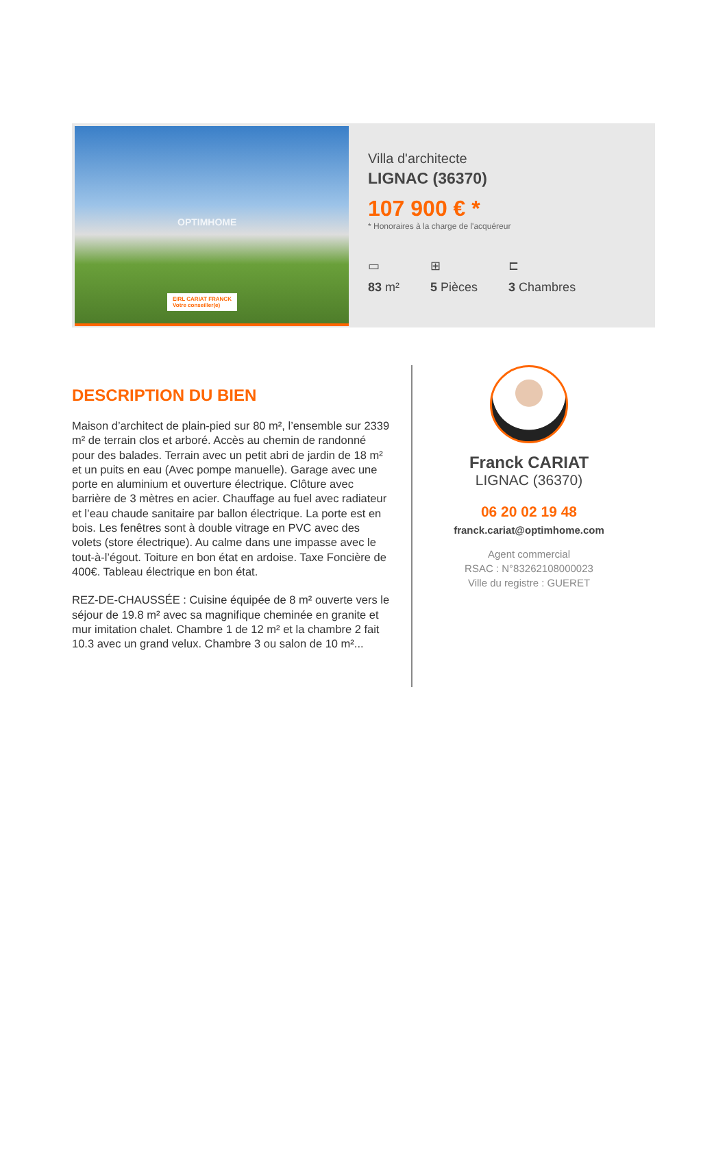OPTIMHOME
EIRL CARIAT FRANCK
Votre conseiller(e)
Villa d'architecte
LIGNAC (36370)
107 900 € *
* Honoraires à la charge de l'acquéreur
▭
83 m²
⊞
5 Pièces
⊏
3 Chambres
DESCRIPTION DU BIEN
Maison d’architect de plain-pied sur 80 m², l’ensemble sur 2339 m² de terrain clos et arboré. Accès au chemin de randonné pour des balades. Terrain avec un petit abri de jardin de 18 m² et un puits en eau (Avec pompe manuelle). Garage avec une porte en aluminium et ouverture électrique. Clôture avec barrière de 3 mètres en acier. Chauffage au fuel avec radiateur et l’eau chaude sanitaire par ballon électrique. La porte est en bois. Les fenêtres sont à double vitrage en PVC avec des volets (store électrique). Au calme dans une impasse avec le tout-à-l’égout. Toiture en bon état en ardoise. Taxe Foncière de 400€. Tableau électrique en bon état.
REZ-DE-CHAUSSÉE : Cuisine équipée de 8 m² ouverte vers le séjour de 19.8 m² avec sa magnifique cheminée en granite et mur imitation chalet. Chambre 1 de 12 m² et la chambre 2 fait 10.3 avec un grand velux. Chambre 3 ou salon de 10 m²...
Franck CARIAT
LIGNAC (36370)
06 20 02 19 48
franck.cariat@optimhome.com
Agent commercial
RSAC : N°83262108000023
Ville du registre : GUERET